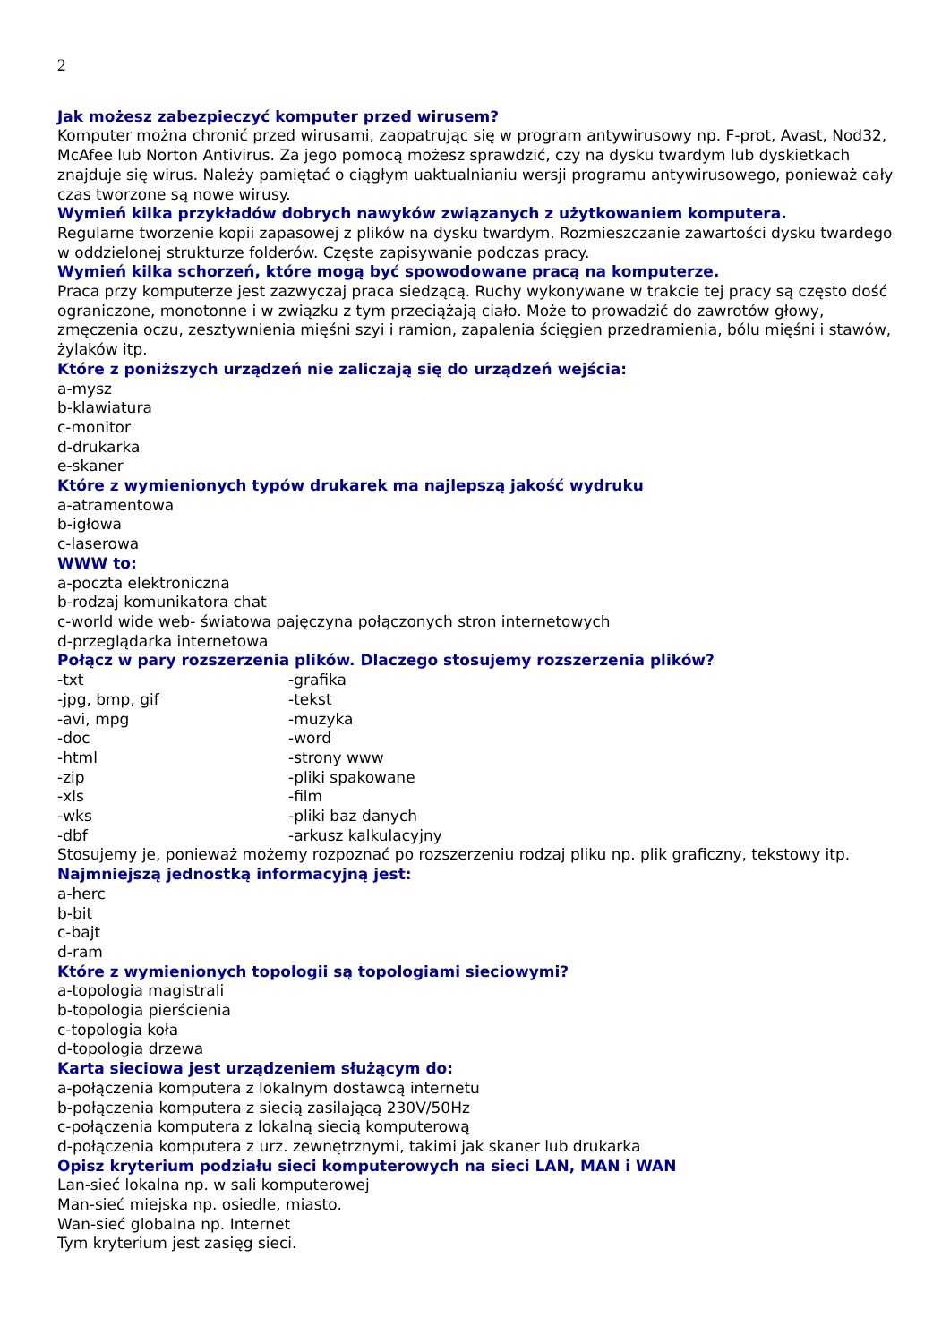2
Jak możesz zabezpieczyć komputer przed wirusem?
Komputer można chronić przed wirusami, zaopatrując się w program antywirusowy np. F-prot, Avast, Nod32, McAfee lub Norton Antivirus. Za jego pomocą możesz sprawdzić, czy na dysku twardym lub dyskietkach znajduje się wirus. Należy pamiętać o ciągłym uaktualnianiu wersji programu antywirusowego, ponieważ cały czas tworzone są nowe wirusy.
Wymień kilka przykładów dobrych nawyków związanych z użytkowaniem komputera.
Regularne tworzenie kopii zapasowej z plików na dysku twardym. Rozmieszczanie zawartości dysku twardego w oddzielonej strukturze folderów. Częste zapisywanie podczas pracy.
Wymień kilka schorzeń, które mogą być spowodowane pracą na komputerze.
Praca przy komputerze jest zazwyczaj praca siedzącą. Ruchy wykonywane w trakcie tej pracy są często dość ograniczone, monotonne i w związku z tym przeciążają ciało. Może to prowadzić do zawrotów głowy, zmęczenia oczu, zesztywnienia mięśni szyi i ramion, zapalenia ścięgien przedramienia, bólu mięśni i stawów, żylaków itp.
Które z poniższych urządzeń nie zaliczają się do urządzeń wejścia:
a-mysz
b-klawiatura
c-monitor
d-drukarka
e-skaner
Które z wymienionych typów drukarek ma najlepszą jakość wydruku
a-atramentowa
b-igłowa
c-laserowa
WWW to:
a-poczta elektroniczna
b-rodzaj komunikatora chat
c-world wide web- światowa pajęczyna połączonych stron internetowych
d-przeglądarka internetowa
Połącz w pary rozszerzenia plików. Dlaczego stosujemy rozszerzenia plików?
| -txt | -grafika |
| -jpg, bmp, gif | -tekst |
| -avi, mpg | -muzyka |
| -doc | -word |
| -html | -strony www |
| -zip | -pliki spakowane |
| -xls | -film |
| -wks | -pliki baz danych |
| -dbf | -arkusz kalkulacyjny |
Stosujemy je, ponieważ możemy rozpoznać po rozszerzeniu rodzaj pliku np. plik graficzny, tekstowy itp.
Najmniejszą jednostką informacyjną jest:
a-herc
b-bit
c-bajt
d-ram
Które z wymienionych topologii są topologiami sieciowymi?
a-topologia magistrali
b-topologia pierścienia
c-topologia koła
d-topologia drzewa
Karta sieciowa jest urządzeniem służącym do:
a-połączenia komputera z lokalnym dostawcą internetu
b-połączenia komputera z siecią zasilającą 230V/50Hz
c-połączenia komputera z lokalną siecią komputerową
d-połączenia komputera z urz. zewnętrznymi, takimi jak skaner lub drukarka
Opisz kryterium podziału sieci komputerowych na sieci LAN, MAN i WAN
Lan-sieć lokalna np. w sali komputerowej
Man-sieć miejska np. osiedle, miasto.
Wan-sieć globalna np. Internet
Tym kryterium jest zasięg sieci.